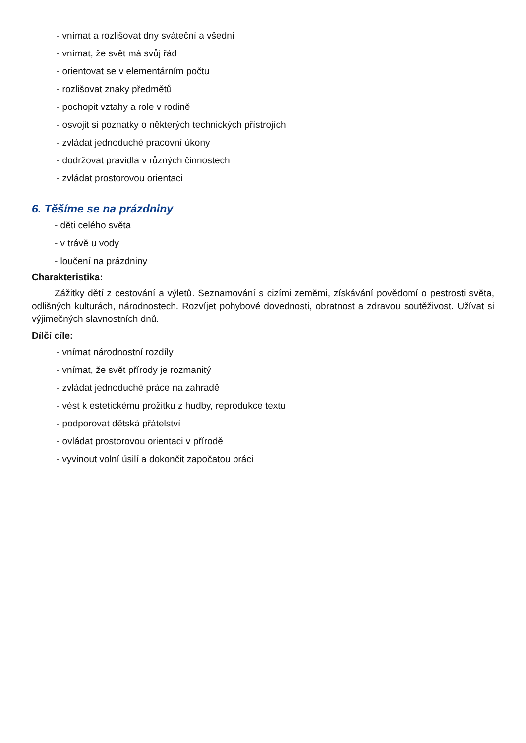- vnímat a rozlišovat dny sváteční a všední
- vnímat, že svět má svůj řád
- orientovat se v elementárním počtu
- rozlišovat znaky předmětů
- pochopit vztahy a role v rodině
- osvojit si poznatky o některých technických přístrojích
- zvládat jednoduché pracovní úkony
- dodržovat pravidla v různých činnostech
- zvládat prostorovou orientaci
6. Těšíme se na prázdniny
- děti celého světa
- v trávě u vody
- loučení na prázdniny
Charakteristika:
Zážitky dětí z cestování a výletů. Seznamování s cizími zeměmi, získávání povědomí o pestrosti světa, odlišných kulturách, národnostech. Rozvíjet pohybové dovednosti, obratnost a zdravou soutěživost. Užívat si výjimečných slavnostních dnů.
Dílčí cíle:
- vnímat národnostní rozdíly
- vnímat, že svět přírody je rozmanitý
- zvládat jednoduché práce na zahradě
- vést k estetickému prožitku z hudby, reprodukce textu
- podporovat dětská přátelství
- ovládat prostorovou orientaci v přírodě
- vyvinout volní úsilí a dokončit započatou práci